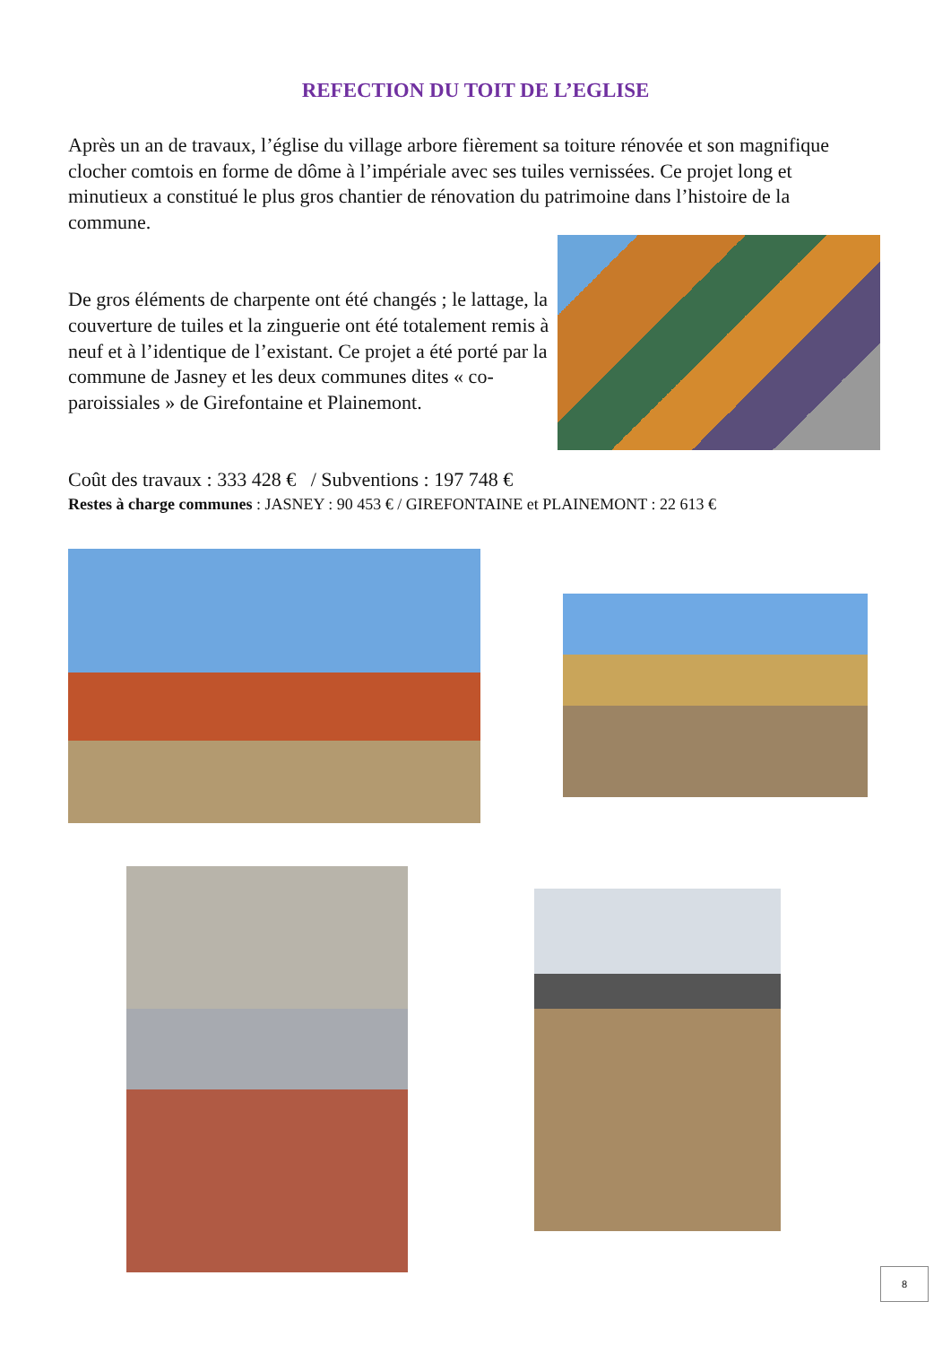REFECTION DU TOIT DE L’EGLISE
Après un an de travaux, l’église du village arbore fièrement sa toiture rénovée et son magnifique clocher comtois en forme de dôme à l’impériale avec ses tuiles vernissées. Ce projet long et minutieux a constitué le plus gros chantier de rénovation du patrimoine dans l’histoire de la commune.
De gros éléments de charpente ont été changés ; le lattage, la couverture de tuiles et la zinguerie ont été totalement remis à neuf et à l’identique de l’existant. Ce projet a été porté par la commune de Jasney et les deux communes dites « co-paroissiales » de Girefontaine et Plainemont.
Coût des travaux : 333 428 € / Subventions : 197 748 €
Restes à charge communes : JASNEY : 90 453 € / GIREFONTAINE et PLAINEMONT : 22 613 €
8